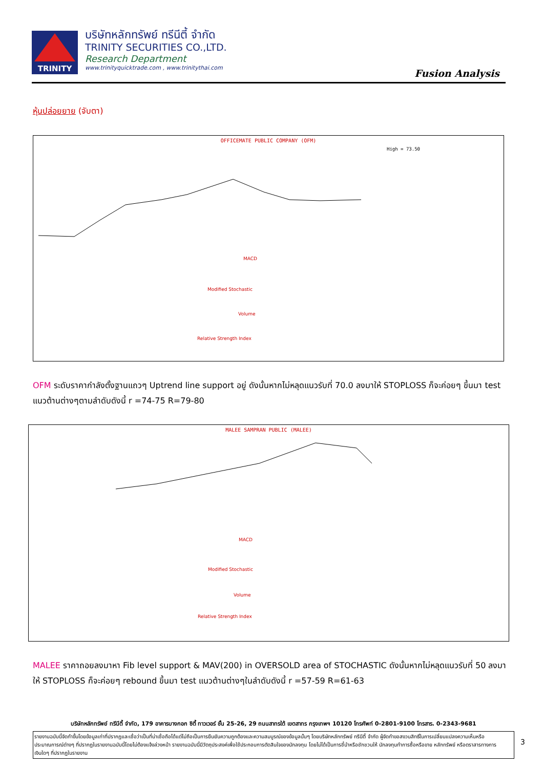TRINITY
บริษัทหลักทรัพย์ ทรีนีตี้ จำกัด
TRINITY SECURITIES CO.,LTD.
Research Department
www.trinityquicktrade.com , www.trinitythai.com
Fusion Analysis
หุ้นปล่อยยาย (จับตา)
OFFICEMATE PUBLIC COMPANY (OFM)
High = 73.50
MACD
Modified Stochastic
Volume
Relative Strength Index
OFM ระดับราคากำลังตั้งฐานแถวๆ Uptrend line support อยู่ ดังนั้นหากไม่หลุดแนวรับที่ 70.0 ลงมาให้ STOPLOSS ก็จะค่อยๆ ขึ้นมา test แนวต้านต่างๆตามลำดับดังนี้ r =74-75 R=79-80
MALEE SAMPRAN PUBLIC (MALEE)
MACD
Modified Stochastic
Volume
Relative Strength Index
MALEE ราคาถอยลงมาหา Fib level support & MAV(200) in OVERSOLD area of STOCHASTIC ดังนั้นหากไม่หลุดแนวรับที่ 50 ลงมาให้ STOPLOSS ก็จะค่อยๆ rebound ขึ้นมา test แนวต้านต่างๆในลำดับดังนี้ r =57-59 R=61-63
บริษัทหลักทรัพย์ ทรีนีตี้ จำกัด, 179 อาคารบางกอก ซิตี้ ทาวเวอร์ ชั้น 25-26, 29 ถนนสาทรใต้ เขตสาทร กรุงเทพฯ 10120 โทรศัพท์ 0-2801-9100 โทรสาร. 0-2343-9681
รายงานฉบับนี้จัดทำขึ้นโดยข้อมูลเท่าที่ปรากฏและเชื่อว่าเป็นที่น่าเชื่อถือได้แต่ไม่ถือเป็นการยืนยันความถูกต้องและความสมบูรณ์ของข้อมูลนั้นๆ โดยบริษัทหลักทรัพย์ ทรีนีตี้ จำกัด ผู้จัดทำขอสงวนสิทธิ์ในการเปลี่ยนแปลงความเห็นหรือประมาณการณ์ต่างๆ ที่ปรากฏในรายงานฉบับนี้โดยไม่ต้องแจ้งล่วงหน้า รายงานฉบับนี้มีวัตถุประสงค์เพื่อใช้ประกอบการตัดสินใจของนักลงทุน โดยไม่ได้เป็นการชี้นำหรือชักชวนให้ นักลงทุนทำการซื้อหรือขาย หลักทรัพย์ หรือตราสารทางการเงินใดๆ ที่ปรากฏในรายงาน
3